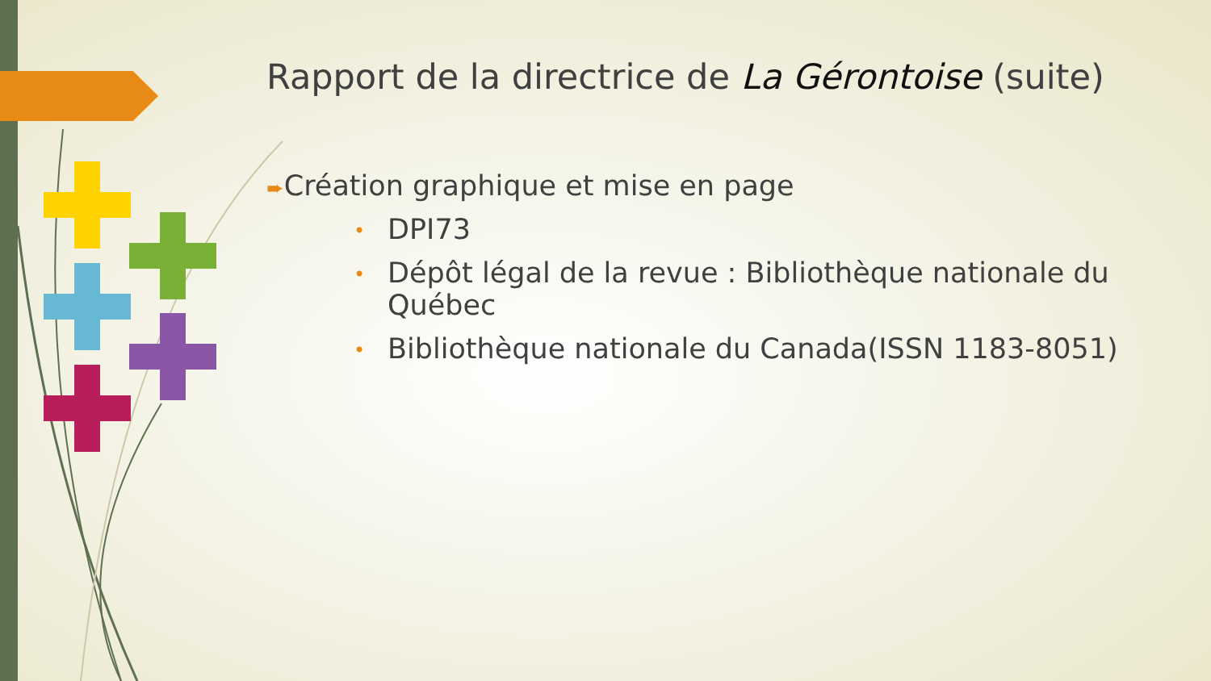Rapport de la directrice de La Gérontoise (suite)
➨Création graphique et mise en page
• DPI73
• Dépôt légal de la revue : Bibliothèque nationale du Québec
• Bibliothèque nationale du Canada(ISSN 1183-8051)